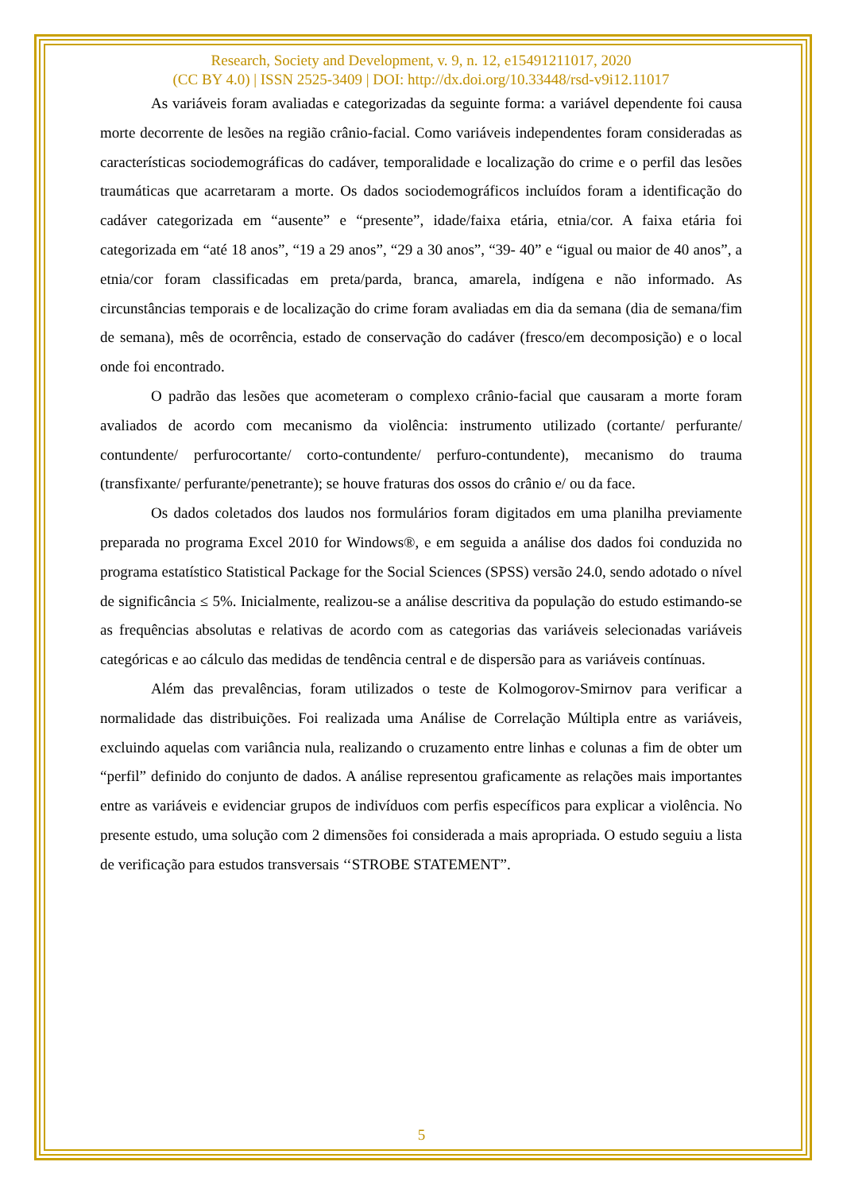Research, Society and Development, v. 9, n. 12, e15491211017, 2020
(CC BY 4.0) | ISSN 2525-3409 | DOI: http://dx.doi.org/10.33448/rsd-v9i12.11017
As variáveis foram avaliadas e categorizadas da seguinte forma: a variável dependente foi causa morte decorrente de lesões na região crânio-facial. Como variáveis independentes foram consideradas as características sociodemográficas do cadáver, temporalidade e localização do crime e o perfil das lesões traumáticas que acarretaram a morte. Os dados sociodemográficos incluídos foram a identificação do cadáver categorizada em “ausente” e “presente”, idade/faixa etária, etnia/cor. A faixa etária foi categorizada em “até 18 anos”, “19 a 29 anos”, “29 a 30 anos”, “39- 40” e “igual ou maior de 40 anos”, a etnia/cor foram classificadas em preta/parda, branca, amarela, indígena e não informado. As circunstâncias temporais e de localização do crime foram avaliadas em dia da semana (dia de semana/fim de semana), mês de ocorrência, estado de conservação do cadáver (fresco/em decomposição) e o local onde foi encontrado.
O padrão das lesões que acometeram o complexo crânio-facial que causaram a morte foram avaliados de acordo com mecanismo da violência: instrumento utilizado (cortante/ perfurante/ contundente/ perfurocortante/ corto-contundente/ perfuro-contundente), mecanismo do trauma (transfixante/ perfurante/penetrante); se houve fraturas dos ossos do crânio e/ ou da face.
Os dados coletados dos laudos nos formulários foram digitados em uma planilha previamente preparada no programa Excel 2010 for Windows®, e em seguida a análise dos dados foi conduzida no programa estatístico Statistical Package for the Social Sciences (SPSS) versão 24.0, sendo adotado o nível de significância ≤ 5%. Inicialmente, realizou-se a análise descritiva da população do estudo estimando-se as frequências absolutas e relativas de acordo com as categorias das variáveis selecionadas variáveis categóricas e ao cálculo das medidas de tendência central e de dispersão para as variáveis contínuas.
Além das prevalências, foram utilizados o teste de Kolmogorov-Smirnov para verificar a normalidade das distribuições. Foi realizada uma Análise de Correlação Múltipla entre as variáveis, excluindo aquelas com variância nula, realizando o cruzamento entre linhas e colunas a fim de obter um “perfil” definido do conjunto de dados. A análise representou graficamente as relações mais importantes entre as variáveis e evidenciar grupos de indivíduos com perfis específicos para explicar a violência. No presente estudo, uma solução com 2 dimensões foi considerada a mais apropriada. O estudo seguiu a lista de verificação para estudos transversais ‘‘STROBE STATEMENT”.
5